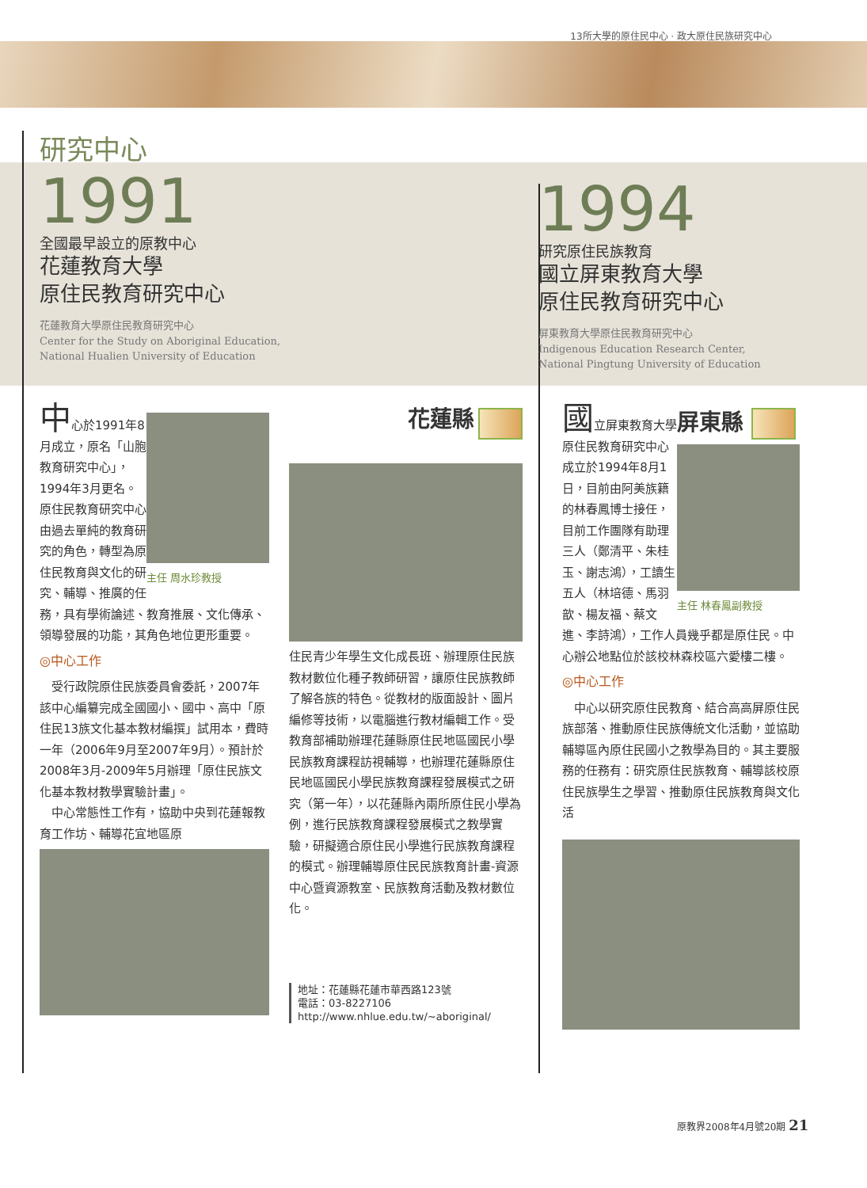13所大學的原住民中心 · 政大原住民族研究中心
研究中心
1991
全國最早設立的原教中心
花蓮教育大學
原住民教育研究中心
花蓮教育大學原住民教育研究中心
Center for the Study on Aboriginal Education,
National Hualien University of Education
1994
研究原住民族教育
國立屏東教育大學
原住民教育研究中心
屏東教育大學原住民教育研究中心
Indigenous Education Research Center,
National Pingtung University of Education
主任 周水珍教授
中心於1991年8月成立，原名「山胞教育研究中心」，1994年3月更名。原住民教育研究中心由過去單純的教育研究的角色，轉型為原住民教育與文化的研究、輔導、推廣的任務，具有學術論述、教育推展、文化傳承、領導發展的功能，其角色地位更形重要。
◎中心工作
　受行政院原住民族委員會委託，2007年該中心編纂完成全國國小、國中、高中「原住民13族文化基本教材編撰」試用本，費時一年（2006年9月至2007年9月）。預計於2008年3月-2009年5月辦理「原住民族文化基本教材教學實驗計畫」。
　中心常態性工作有，協助中央到花蓮報教育工作坊、輔導花宜地區原
花蓮縣
住民青少年學生文化成長班、辦理原住民族教材數位化種子教師研習，讓原住民族教師了解各族的特色。從教材的版面設計、圖片編修等技術，以電腦進行教材編輯工作。受教育部補助辦理花蓮縣原住民地區國民小學民族教育課程訪視輔導，也辦理花蓮縣原住民地區國民小學民族教育課程發展模式之研究（第一年），以花蓮縣內兩所原住民小學為例，進行民族教育課程發展模式之教學實驗，研擬適合原住民小學進行民族教育課程的模式。辦理輔導原住民民族教育計畫-資源中心暨資源教室、民族教育活動及教材數位化。
地址：花蓮縣花蓮市華西路123號
電話：03-8227106
http://www.nhlue.edu.tw/~aboriginal/
屏東縣
主任 林春鳳副教授
國立屏東教育大學原住民教育研究中心成立於1994年8月1日，目前由阿美族籍的林春鳳博士接任，目前工作團隊有助理三人（鄭清平、朱桂玉、謝志鴻），工讀生五人（林培德、馬羽歆、楊友福、蔡文進、李詩鴻），工作人員幾乎都是原住民。中心辦公地點位於該校林森校區六愛樓二樓。
◎中心工作
　中心以研究原住民教育、結合高高屏原住民族部落、推動原住民族傳統文化活動，並協助輔導區內原住民國小之教學為目的。其主要服務的任務有：研究原住民族教育、輔導該校原住民族學生之學習、推動原住民族教育與文化活
原教界2008年4月號20期 21